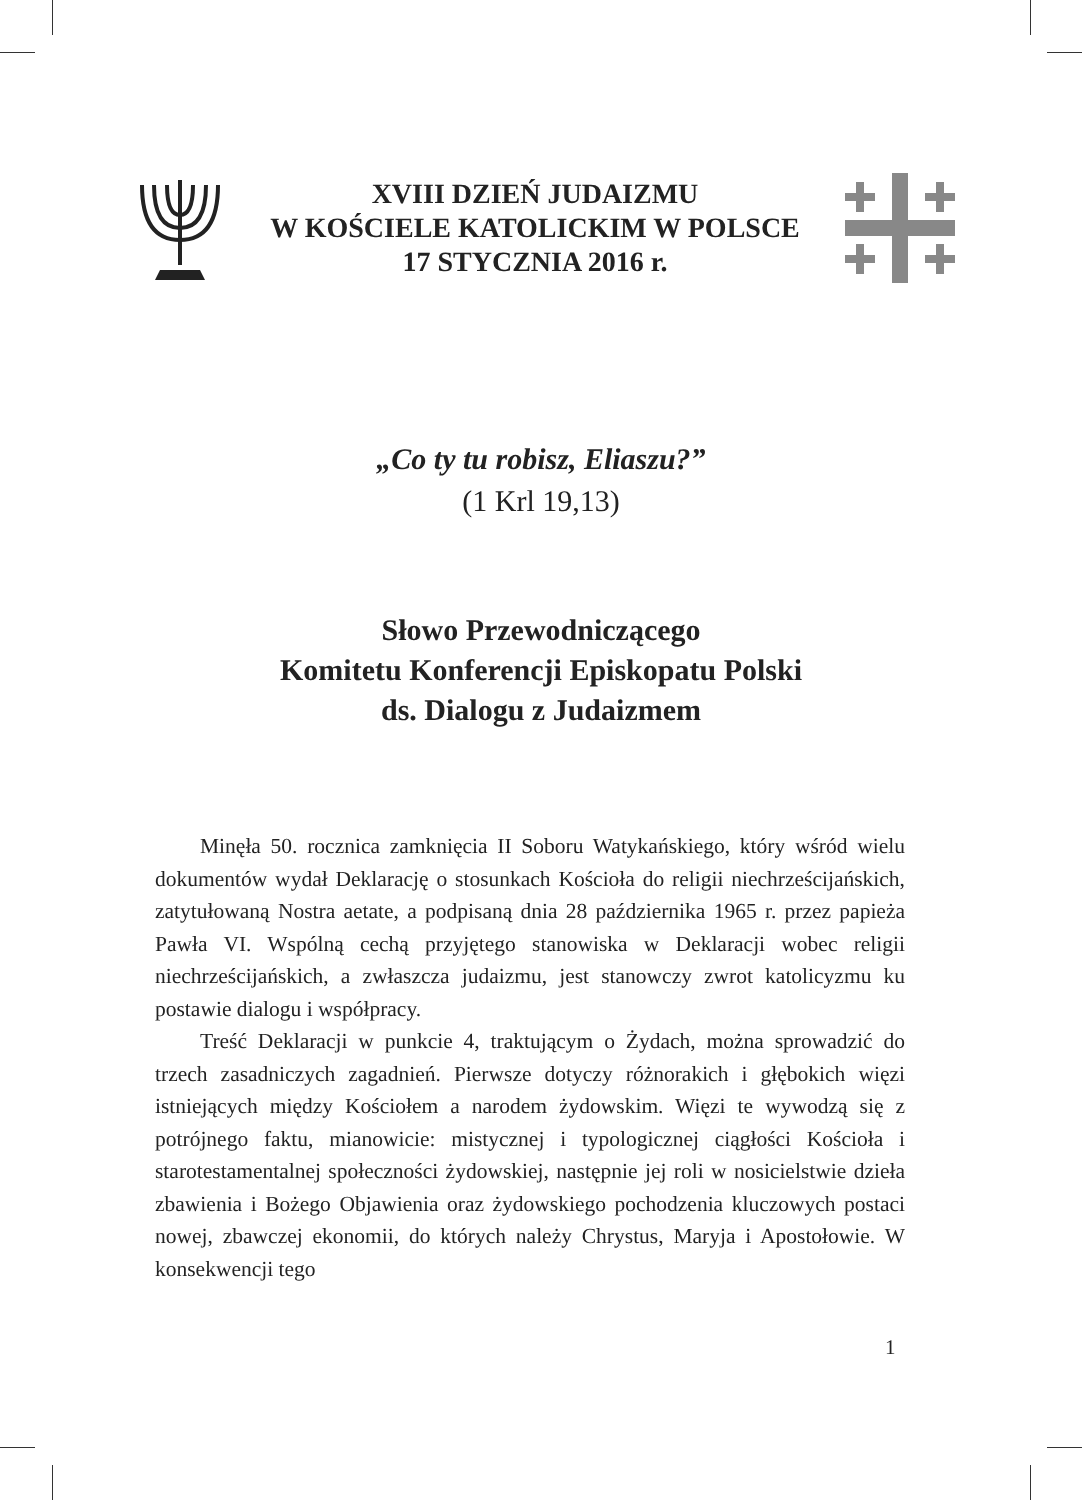XVIII DZIEŃ JUDAIZMU
W KOŚCIELE KATOLICKIM W POLSCE
17 STYCZNIA 2016 r.
„Co ty tu robisz, Eliaszu?”
(1 Krl 19,13)
Słowo Przewodniczącego
Komitetu Konferencji Episkopatu Polski
ds. Dialogu z Judaizmem
Minęła 50. rocznica zamknięcia II Soboru Watykańskiego, który wśród wielu dokumentów wydał Deklarację o stosunkach Kościoła do religii niechrześcijańskich, zatytułowaną Nostra aetate, a podpisaną dnia 28 października 1965 r. przez papieża Pawła VI. Wspólną cechą przyjętego stanowiska w Deklaracji wobec religii niechrześcijańskich, a zwłaszcza judaizmu, jest stanowczy zwrot katolicyzmu ku postawie dialogu i współpracy.
Treść Deklaracji w punkcie 4, traktującym o Żydach, można sprowadzić do trzech zasadniczych zagadnień. Pierwsze dotyczy różnorakich i głębokich więzi istniejących między Kościołem a narodem żydowskim. Więzi te wywodzą się z potrójnego faktu, mianowicie: mistycznej i typologicznej ciągłości Kościoła i starotestamentalnej społeczności żydowskiej, następnie jej roli w nosicielstwie dzieła zbawienia i Bożego Objawienia oraz żydowskiego pochodzenia kluczowych postaci nowej, zbawczej ekonomii, do których należy Chrystus, Maryja i Apostołowie. W konsekwencji tego
1